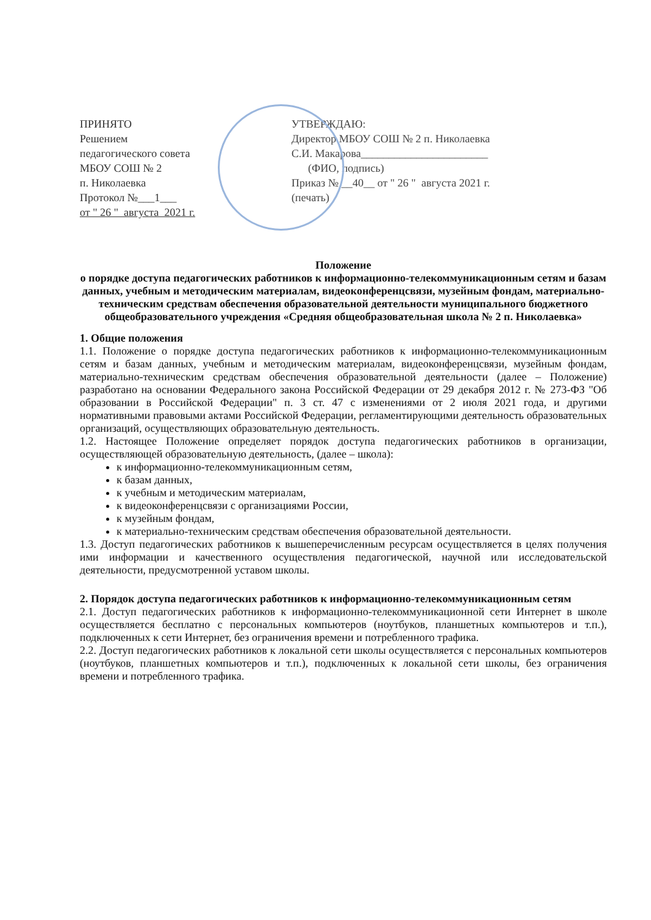ПРИНЯТО
Решением
педагогического совета
МБОУ СОШ № 2
п. Николаевка
Протокол №___1___
от " 26 " августа 2021 г.
УТВЕРЖДАЮ:
Директор МБОУ СОШ № 2 п. Николаевка
С.И. Макарова_______________________
(ФИО, подпись)
Приказ № __40__ от " 26 " августа 2021 г.
(печать)
Положение
о порядке доступа педагогических работников к информационно-телекоммуникационным сетям и базам данных, учебным и методическим материалам, видеоконференцсвязи, музейным фондам, материально-техническим средствам обеспечения образовательной деятельности муниципального бюджетного общеобразовательного учреждения «Средняя общеобразовательная школа № 2 п. Николаевка»
1. Общие положения
1.1. Положение о порядке доступа педагогических работников к информационно-телекоммуникационным сетям и базам данных, учебным и методическим материалам, видеоконференцсвязи, музейным фондам, материально-техническим средствам обеспечения образовательной деятельности (далее – Положение) разработано на основании Федерального закона Российской Федерации от 29 декабря 2012 г. № 273-ФЗ "Об образовании в Российской Федерации" п. 3 ст. 47 с изменениями от 2 июля 2021 года, и другими нормативными правовыми актами Российской Федерации, регламентирующими деятельность образовательных организаций, осуществляющих образовательную деятельность.
1.2. Настоящее Положение определяет порядок доступа педагогических работников в организации, осуществляющей образовательную деятельность, (далее – школа):
к информационно-телекоммуникационным сетям,
к базам данных,
к учебным и методическим материалам,
к видеоконференцсвязи с организациями России,
к музейным фондам,
к материально-техническим средствам обеспечения образовательной деятельности.
1.3. Доступ педагогических работников к вышеперечисленным ресурсам осуществляется в целях получения ими информации и качественного осуществления педагогической, научной или исследовательской деятельности, предусмотренной уставом школы.
2. Порядок доступа педагогических работников к информационно-телекоммуникационным сетям
2.1. Доступ педагогических работников к информационно-телекоммуникационной сети Интернет в школе осуществляется бесплатно с персональных компьютеров (ноутбуков, планшетных компьютеров и т.п.), подключенных к сети Интернет, без ограничения времени и потребленного трафика.
2.2. Доступ педагогических работников к локальной сети школы осуществляется с персональных компьютеров (ноутбуков, планшетных компьютеров и т.п.), подключенных к локальной сети школы, без ограничения времени и потребленного трафика.